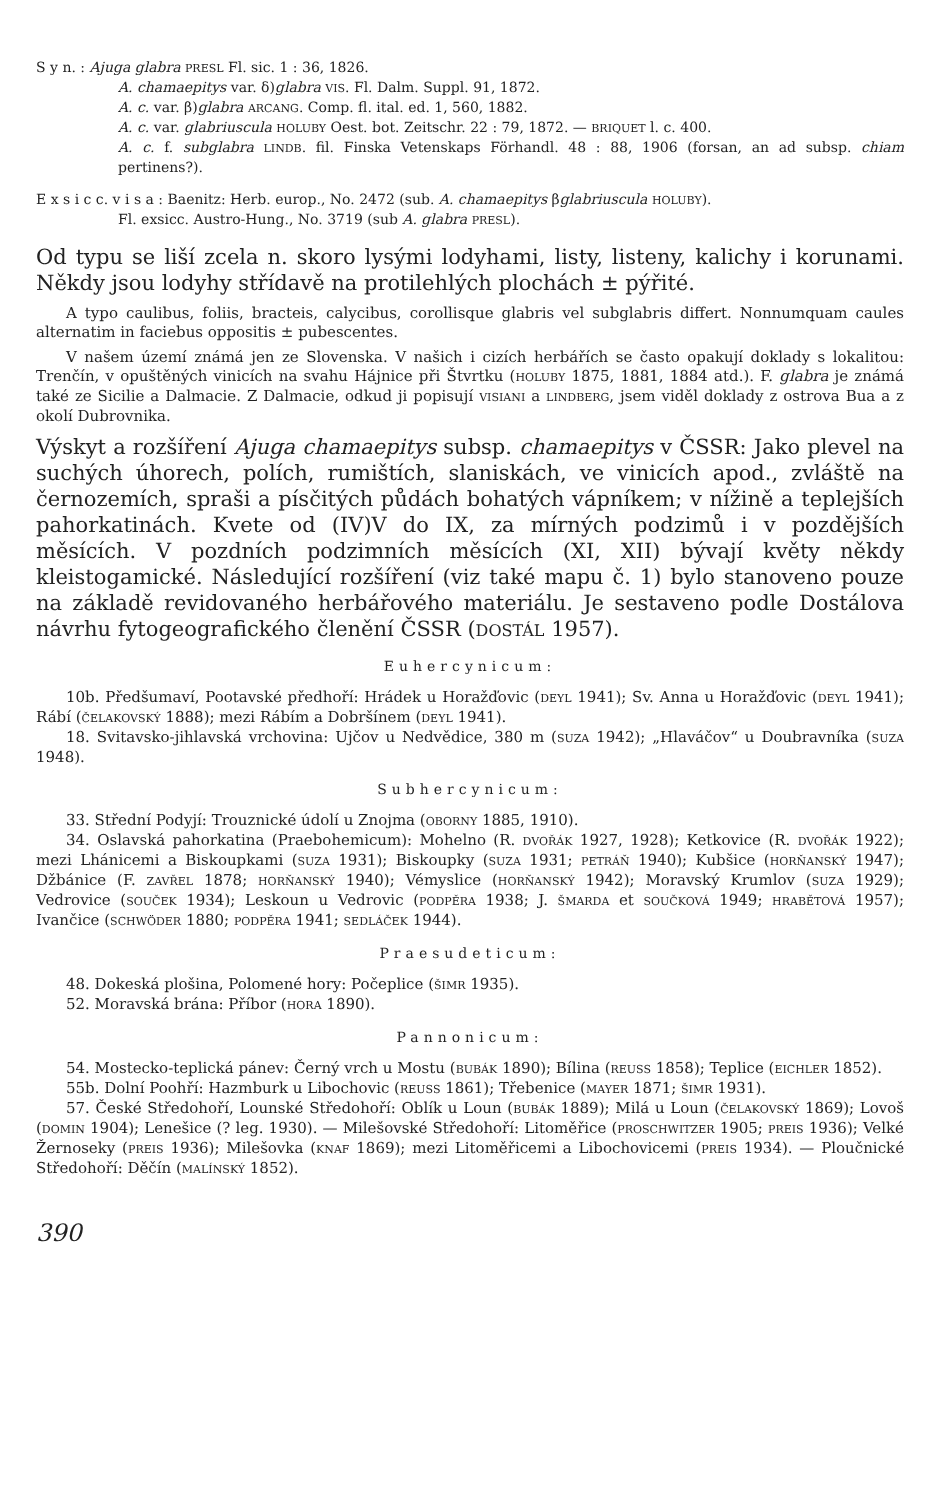S y n. : Ajuga glabra PRESL Fl. sic. 1 : 36, 1826.
A. chamaepitys var. δ)glabra VIS. Fl. Dalm. Suppl. 91, 1872.
A. c. var. β)glabra ARCANG. Comp. fl. ital. ed. 1, 560, 1882.
A. c. var. glabriuscula HOLUBY Oest. bot. Zeitschr. 22 : 79, 1872. — BRIQUET l. c. 400.
A. c. f. subglabra LINDB. fil. Finska Vetenskaps Förhandl. 48 : 88, 1906 (forsan, an ad subsp. chiam pertinens?).
E x s i c c. v i s a : Baenitz: Herb. europ., No. 2472 (sub. A. chamaepitys βglabriuscula HOLUBY).
Fl. exsicc. Austro-Hung., No. 3719 (sub A. glabra PRESL).
Od typu se liší zcela n. skoro lysými lodyhami, listy, listeny, kalichy i korunami. Někdy jsou lodyhy střídavě na protilehlých plochách ± pýřité.
A typo caulibus, foliis, bracteis, calycibus, corollisque glabris vel subglabris differt. Nonnumquam caules alternatim in faciebus oppositis ± pubescentes.
V našem území známá jen ze Slovenska. V našich i cizích herbářích se často opakují doklady s lokalitou: Trenčín, v opuštěných vinicích na svahu Hájnice při Štvrtku (HOLUBY 1875, 1881, 1884 atd.). F. glabra je známá také ze Sicilie a Dalmacie. Z Dalmacie, odkud ji popisují VISIANI a LINDBERG, jsem viděl doklady z ostrova Bua a z okolí Dubrovnika.
Výskyt a rozšíření Ajuga chamaepitys subsp. chamaepitys v ČSSR: Jako plevel na suchých úhorech, polích, rumištích, slaniskách, ve vinicích apod., zvláště na černozemích, spraši a písčitých půdách bohatých vápníkem; v nížině a teplejších pahorkatinách. Kvete od (IV)V do IX, za mírných podzimů i v pozdějších měsících. V pozdních podzimních měsících (XI, XII) bývají květy někdy kleistogamické. Následující rozšíření (viz také mapu č. 1) bylo stanoveno pouze na základě revidovaného herbářového materiálu. Je sestaveno podle Dostálova návrhu fytogeografického členění ČSSR (DOSTÁL 1957).
Euhercynicum:
10b. Předšumaví, Pootavské předhoří: Hrádek u Horažďovic (DEYL 1941); Sv. Anna u Horažďovic (DEYL 1941); Rábí (ČELAKOVSKÝ 1888); mezi Rábím a Dobršínem (DEYL 1941).
18. Svitavsko-jihlavská vrchovina: Ujčov u Nedvědice, 380 m (SUZA 1942); „Hlaváčov“ u Doubravníka (SUZA 1948).
Subhercynicum:
33. Střední Podyjí: Trouznické údolí u Znojma (OBORNY 1885, 1910).
34. Oslavská pahorkatina (Praebohemicum): Mohelno (R. DVOŘÁK 1927, 1928); Ketkovice (R. DVOŘÁK 1922); mezi Lhánicemi a Biskoupkami (SUZA 1931); Biskoupky (SUZA 1931; PETRÁŇ 1940); Kubšice (HORŇANSKÝ 1947); Džbánice (F. ZAVŘEL 1878; HORŇANSKÝ 1940); Vémyslice (HORŇANSKÝ 1942); Moravský Krumlov (SUZA 1929); Vedrovice (SOUČEK 1934); Leskoun u Vedrovic (PODPĚRA 1938; J. ŠMARDA et SOUČKOVÁ 1949; HRABĚTOVÁ 1957); Ivančice (SCHWÖDER 1880; PODPĚRA 1941; SEDLÁČEK 1944).
Praesudeticum:
48. Dokeská plošina, Polomené hory: Počeplice (ŠIMR 1935).
52. Moravská brána: Příbor (HORA 1890).
Pannonicum:
54. Mostecko-teplická pánev: Černý vrch u Mostu (BUBÁK 1890); Bílina (REUSS 1858); Teplice (EICHLER 1852).
55b. Dolní Poohří: Hazmburk u Libochovic (REUSS 1861); Třebenice (MAYER 1871; ŠIMR 1931).
57. České Středohoří, Lounské Středohoří: Oblík u Loun (BUBÁK 1889); Milá u Loun (ČELAKOVSKÝ 1869); Lovoš (DOMIN 1904); Lenešice (? leg. 1930). — Milešovské Středohoří: Litoměřice (PROSCHWITZER 1905; PREIS 1936); Velké Žernoseky (PREIS 1936); Milešovka (KNAF 1869); mezi Litoměřicemi a Libochovicemi (PREIS 1934). — Ploučnické Středohoří: Děčín (MALÍNSKÝ 1852).
390